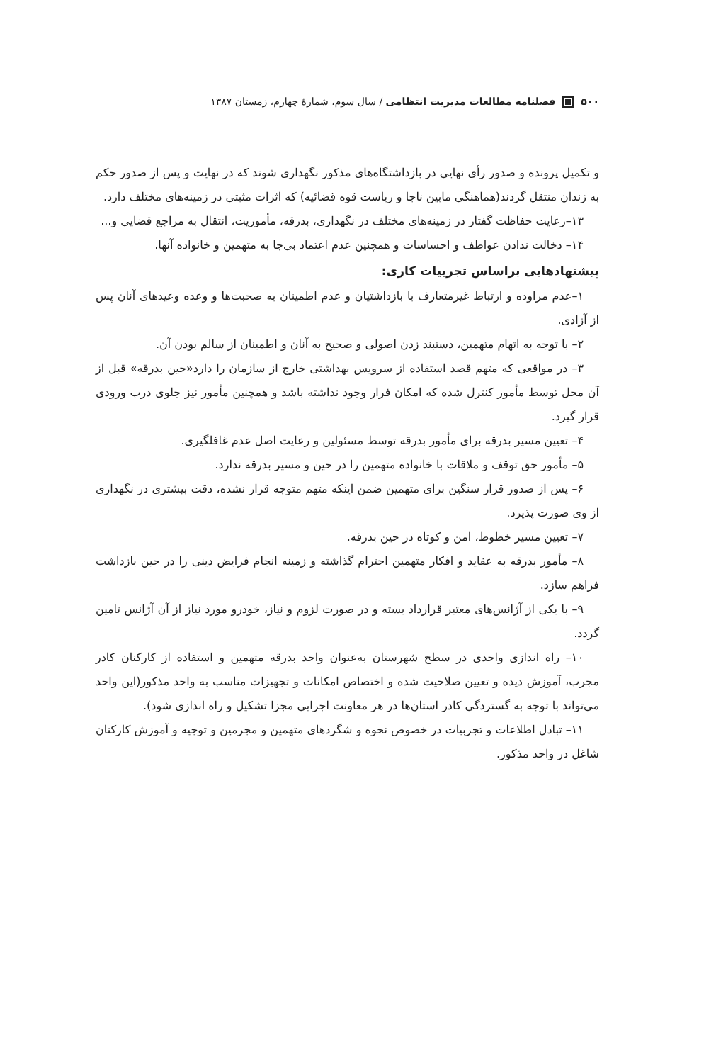۵۰۰ فصلنامه مطالعات مدیریت انتظامی / سال سوم، شمارهٔ چهارم، زمستان ۱۳۸۷
و تکمیل پرونده و صدور رأی نهایی در بازداشتگاه‌های مذکور نگهداری شوند که در نهایت و پس از صدور حکم به زندان منتقل گردند(هماهنگی مابین ناجا و ریاست قوه قضائیه) که اثرات مثبتی در زمینه‌های مختلف دارد.
۱۳–رعایت حفاظت گفتار در زمینه‌های مختلف در نگهداری، بدرقه، مأموریت، انتقال به مراجع قضایی و...
۱۴– دخالت ندادن عواطف و احساسات و همچنین عدم اعتماد بی‌جا به متهمین و خانواده آنها.
پیشنهادهایی براساس تجربیات کاری:
۱–عدم مراوده و ارتباط غیرمتعارف با بازداشتیان و عدم اطمینان به صحبت‌ها و وعده وعیدهای آنان پس از آزادی.
۲– با توجه به اتهام متهمین، دستبند زدن اصولی و صحیح به آنان و اطمینان از سالم بودن آن.
۳– در مواقعی که متهم قصد استفاده از سرویس بهداشتی خارج از سازمان را دارد«حین بدرقه» قبل از آن محل توسط مأمور کنترل شده که امکان فرار وجود نداشته باشد و همچنین مأمور نیز جلوی درب ورودی قرار گیرد.
۴– تعیین مسیر بدرقه برای مأمور بدرقه توسط مسئولین و رعایت اصل عدم غافلگیری.
۵– مأمور حق توقف و ملاقات با خانواده متهمین را در حین و مسیر بدرقه ندارد.
۶– پس از صدور قرار سنگین برای متهمین ضمن اینکه متهم متوجه قرار نشده، دقت بیشتری در نگهداری از وی صورت پذیرد.
۷– تعیین مسیر خطوط، امن و کوتاه در حین بدرقه.
۸– مأمور بدرقه به عقاید و افکار متهمین احترام گذاشته و زمینه انجام فرایض دینی را در حین بازداشت فراهم سازد.
۹– با یکی از آژانس‌های معتبر قرارداد بسته و در صورت لزوم و نیاز، خودرو مورد نیاز از آن آژانس تامین گردد.
۱۰– راه اندازی واحدی در سطح شهرستان به‌عنوان واحد بدرقه متهمین و استفاده از کارکنان کادر مجرب، آموزش دیده و تعیین صلاحیت شده و اختصاص امکانات و تجهیزات مناسب به واحد مذکور(این واحد می‌تواند با توجه به گستردگی کادر استان‌ها در هر معاونت اجرایی مجزا تشکیل و راه اندازی شود).
۱۱– تبادل اطلاعات و تجربیات در خصوص نحوه و شگردهای متهمین و مجرمین و توجیه و آموزش کارکنان شاغل در واحد مذکور.